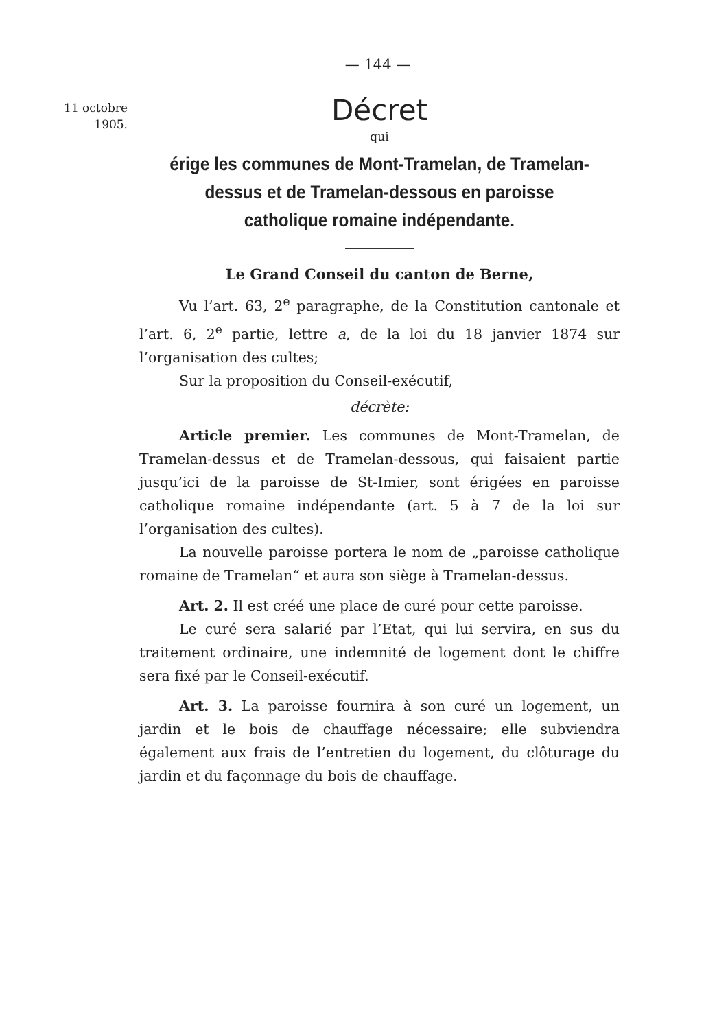— 144 —
11 octobre
1905.
Décret
qui
érige les communes de Mont-Tramelan, de Tramelan-dessus et de Tramelan-dessous en paroisse catholique romaine indépendante.
Le Grand Conseil du canton de Berne,
Vu l’art. 63, 2<sup>e</sup> paragraphe, de la Constitution cantonale et l’art. 6, 2<sup>e</sup> partie, lettre a, de la loi du 18 janvier 1874 sur l’organisation des cultes;
Sur la proposition du Conseil-exécutif,
décrète:
Article premier. Les communes de Mont-Tramelan, de Tramelan-dessus et de Tramelan-dessous, qui faisaient partie jusqu’ici de la paroisse de St-Imier, sont érigées en paroisse catholique romaine indépendante (art. 5 à 7 de la loi sur l’organisation des cultes).
La nouvelle paroisse portera le nom de „paroisse catholique romaine de Tramelan“ et aura son siège à Tramelan-dessus.
Art. 2. Il est créé une place de curé pour cette paroisse.
Le curé sera salarié par l’Etat, qui lui servira, en sus du traitement ordinaire, une indemnité de logement dont le chiffre sera fixé par le Conseil-exécutif.
Art. 3. La paroisse fournira à son curé un logement, un jardin et le bois de chauffage nécessaire; elle subviendra également aux frais de l’entretien du logement, du clôturage du jardin et du façonnage du bois de chauffage.